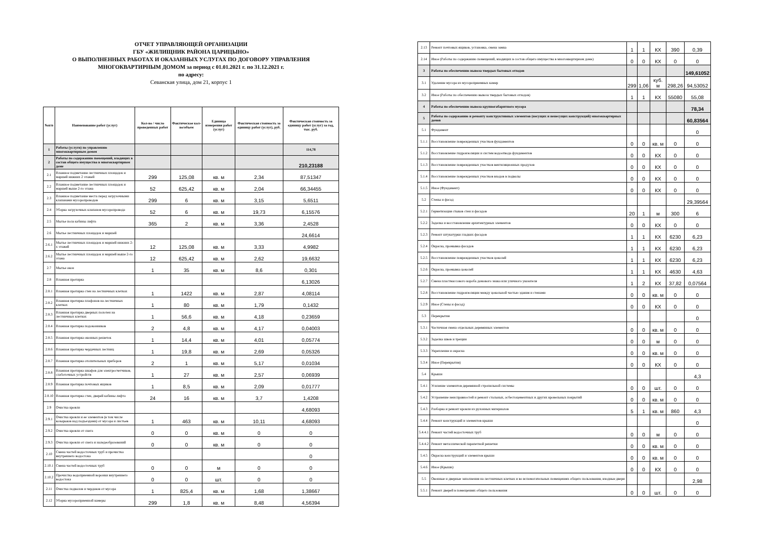ОТЧЕТ УПРАВЛЯЮЩЕЙ ОРГАНИЗАЦИИ
ГБУ «ЖИЛИЩНИК РАЙОНА ЦАРИЦЫНО»
О ВЫПОЛНЕННЫХ РАБОТАХ И ОКАЗАННЫХ УСЛУГАХ ПО ДОГОВОРУ УПРАВЛЕНИЯ
МНОГОКВАРТИРНЫМ ДОМОМ за период с 01.01.2021 г. по 31.12.2021 г.
по адресу:
Севанская улица, дом 21, корпус 1
| №п/п | Наименование работ (услуг) | Кол-во / число проведенных работ | Фактическое кол-во/объем | Единица измерения работ (услуг) | Фактическая стоимость за единицу работ (услуг), руб. | Фактическая стоимость за единицу работ (услуг) за год, тыс. руб. |
| --- | --- | --- | --- | --- | --- | --- |
| 1 | Работы (услуги) по управлению многоквартирным домом | | | | | 114,78 |
| 2 | Работы по содержанию помещений, входящих в состав общего имущества в многоквартирном доме | | | | | 210,23188 |
| 2.1 | Влажное подметание лестничных площадок и маршей нижних 2 этажей | 299 | 125,08 | кв. м | 2,34 | 87,51347 |
| 2.2 | Влажное подметание лестничных площадок и маршей выше 2-го этажа | 52 | 625,42 | кв. м | 2,04 | 66,34455 |
| 2.3 | Влажное подметание места перед загрузочными клапанами мусоропроводов | 299 | 6 | кв. м | 3,15 | 5,6511 |
| 2.4 | Уборка загрузочных клапанов мусоропровода | 52 | 6 | кв. м | 19,73 | 6,15576 |
| 2.5 | Мытье пола кабины лифта | 365 | 2 | кв. м | 3,36 | 2,4528 |
| 2.6 | Мытье лестничных площадок и маршей | | | | | 24,6614 |
| 2.6.1 | Мытье лестничных площадок и маршей нижних 2-х этажей | 12 | 125,08 | кв. м | 3,33 | 4,9982 |
| 2.6.2 | Мытье лестничных площадок и маршей выше 2-го этажа | 12 | 625,42 | кв. м | 2,62 | 19,6632 |
| 2.7 | Мытье окон | 1 | 35 | кв. м | 8,6 | 0,301 |
| 2.8 | Влажная протирка | | | | | 6,13026 |
| 2.8.1 | Влажная протирка стен на лестничных клетках | 1 | 1422 | кв. м | 2,87 | 4,08114 |
| 2.8.2 | Влажная протирка плафонов на лестничных клетках | 1 | 80 | кв. м | 1,79 | 0,1432 |
| 2.8.3 | Влажная протирка дверных полотен на лестничных клетках | 1 | 56,6 | кв. м | 4,18 | 0,23659 |
| 2.8.4 | Влажная протирка подоконников | 2 | 4,8 | кв. м | 4,17 | 0,04003 |
| 2.8.5 | Влажная протирка оконных решеток | 1 | 14,4 | кв. м | 4,01 | 0,05774 |
| 2.8.6 | Влажная протирка чердачных лестниц | 1 | 19,8 | кв. м | 2,69 | 0,05326 |
| 2.8.7 | Влажная протирка отопительных приборов | 2 | 1 | кв. м | 5,17 | 0,01034 |
| 2.8.8 | Влажная протирка шкафов для электросчетчиков, слаботочных устройств | 1 | 27 | кв. м | 2,57 | 0,06939 |
| 2.8.9 | Влажная протирка почтовых ящиков | 1 | 8,5 | кв. м | 2,09 | 0,01777 |
| 2.8.10 | Влажная протирка стен, дверей кабины лифта | 24 | 16 | кв. м | 3,7 | 1,4208 |
| 2.9 | Очистка кровли | | | | | 4,68093 |
| 2.9.1 | Очистка кровли и ее элементов (в том числе козырьков над подъездами) от мусора и листьев | 1 | 463 | кв. м | 10,11 | 4,68093 |
| 2.9.2 | Очистка кровли от снега | 0 | 0 | кв. м | 0 | 0 |
| 2.9.3 | Очистка кровли от снега и наледеобразований | 0 | 0 | кв. м | 0 | 0 |
| 2.10 | Смена частей водосточных труб и прочистка внутреннего водостока | | | | | 0 |
| 2.10.1 | Смена частей водосточных труб | 0 | 0 | м | 0 | 0 |
| 2.10.2 | Прочистка водоприемной воронки внутреннего водостока | 0 | 0 | шт. | 0 | 0 |
| 2.11 | Очистка подвалов и чердаков от мусора | 1 | 825,4 | кв. м | 1,68 | 1,38667 |
| 2.12 | Уборка мусороприемной камеры | 299 | 1,8 | кв. м | 8,48 | 4,56394 |
| 2.13 | Ремонт почтовых ящиков, установка, смена замка | 1 | 1 | КХ | 390 | 0,39 |
| 2.14 | Иное (Работы по содержанию помещений, входящих в состав общего имущества в многоквартирном доме) | 0 | 0 | КХ | 0 | 0 |
| 3 | Работы по обеспечению вывоза твердых бытовых отходов | | | | | 149,61052 |
| 3.1 | Удаление мусора из мусороприемных камер | 299 | 1,06 | куб. м | 298,26 | 94,53052 |
| 3.2 | Иное (Работы по обеспечению вывоза твердых бытовых отходов) | 1 | 1 | КХ | 55080 | 55,08 |
| 4 | Работы по обеспечению вывоза крупногабаритного мусора | | | | | 78,34 |
| 5 | Работы по содержанию и ремонту конструктивных элементов (несущих и ненесущих конструкций) многоквартирных домов | | | | | 60,83564 |
| 5.1 | Фундамент | | | | | 0 |
| 5.1.1 | Восстановление поврежденных участков фундаментов | 0 | 0 | кв. м | 0 | 0 |
| 5.1.2 | Восстановление гидроизоляции и систем водоотвода фундаментов | 0 | 0 | КХ | 0 | 0 |
| 5.1.3 | Восстановление поврежденных участков вентиляционных продухов | 0 | 0 | КХ | 0 | 0 |
| 5.1.4 | Восстановление поврежденных участков входов в подвалы | 0 | 0 | КХ | 0 | 0 |
| 5.1.5 | Иное (Фундамент) | 0 | 0 | КХ | 0 | 0 |
| 5.2 | Стены и фасад | | | | | 29,39564 |
| 5.2.1 | Герметизация стыков стен и фасадов | 20 | 1 | м | 300 | 6 |
| 5.2.2 | Заделка и восстановление архитектурных элементов | 0 | 0 | КХ | 0 | 0 |
| 5.2.3 | Ремонт штукатурки гладких фасадов | 1 | 1 | КХ | 6230 | 6,23 |
| 5.2.4 | Окраска, промывка фасадов | 1 | 1 | КХ | 6230 | 6,23 |
| 5.2.5 | Восстановление поврежденных участков цоколей | 1 | 1 | КХ | 6230 | 6,23 |
| 5.2.6 | Окраска, промывка цоколей | 1 | 1 | КХ | 4630 | 4,63 |
| 5.2.7 | Смена пластмассового короба домового знака или уличного указателя | 1 | 2 | КХ | 37,82 | 0,07564 |
| 5.2.8 | Восстановление гидроизоляции между цокольной частью здания и стенами | 0 | 0 | кв. м | 0 | 0 |
| 5.2.9 | Иное (Стены и фасад) | 0 | 0 | КХ | 0 | 0 |
| 5.3 | Перекрытия | | | | | 0 |
| 5.3.1 | Частичная смена отдельных деревянных элементов | 0 | 0 | кв. м | 0 | 0 |
| 5.3.2 | Заделка швов и трещин | 0 | 0 | м | 0 | 0 |
| 5.3.3 | Укрепление и окраска | 0 | 0 | кв. м | 0 | 0 |
| 5.3.4 | Иное (Перекрытия) | 0 | 0 | КХ | 0 | 0 |
| 5.4 | Крыши | | | | | 4,3 |
| 5.4.1 | Усиление элементов деревянной стропильной системы | 0 | 0 | шт. | 0 | 0 |
| 5.4.2 | Устранение неисправностей и ремонт стальных, асбестоцементных и других кровельных покрытий | 0 | 0 | кв. м | 0 | 0 |
| 5.4.3 | Разборка и ремонт кровли из рулонных материалов | 5 | 1 | кв. м | 860 | 4,3 |
| 5.4.4 | Ремонт конструкций и элементов крыши | | | | | 0 |
| 5.4.4.1 | Ремонт частей водосточных труб | 0 | 0 | м | 0 | 0 |
| 5.4.4.2 | Ремонт металлической парапетной решетки | 0 | 0 | кв. м | 0 | 0 |
| 5.4.5 | Окраска конструкций и элементов крыши | 0 | 0 | кв. м | 0 | 0 |
| 5.4.6 | Иное (Крыши) | 0 | 0 | КХ | 0 | 0 |
| 5.5 | Оконные и дверные заполнения на лестничных клетках и во вспомогательных помещениях общего пользования, входные двери | | | | | 2,98 |
| 5.5.1 | Ремонт дверей в помещениях общего пользования | 0 | 0 | шт. | 0 | 0 |